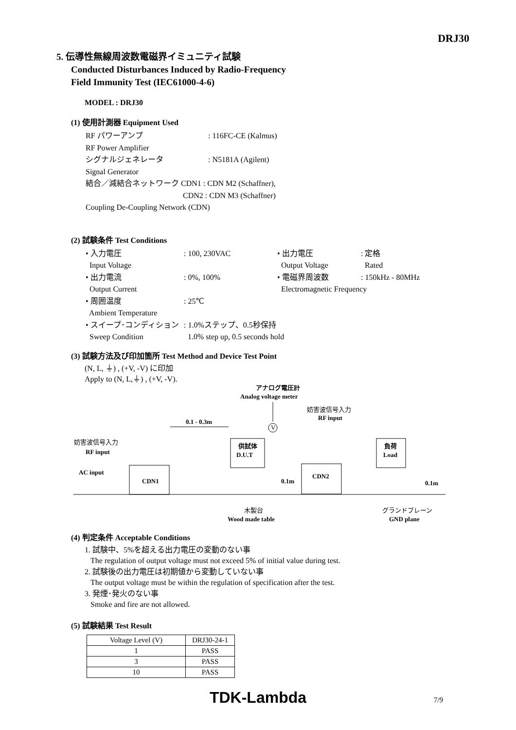DRJ30
5. 伝導性無線周波数電磁界イミュニティ試験
Conducted Disturbances Induced by Radio-Frequency
Field Immunity Test (IEC61000-4-6)
MODEL : DRJ30
(1) 使用計測器 Equipment Used
| RF パワーアンプ | : 116FC-CE (Kalmus) |
| RF Power Amplifier | |
| シグナルジェネレータ | : N5181A (Agilent) |
| Signal Generator | |
| 結合／減結合ネットワーク CDN1 : CDN M2 (Schaffner), | |
| | CDN2 : CDN M3 (Schaffner) |
| Coupling De-Coupling Network (CDN) | |
(2) 試験条件 Test Conditions
| • 入力電圧 | : 100, 230VAC | • 出力電圧 | : 定格 |
| Input Voltage | | Output Voltage | Rated |
| • 出力電流 | : 0%, 100% | • 電磁界周波数 | : 150kHz - 80MHz |
| Output Current | | Electromagnetic Frequency | |
| • 周囲温度 | : 25℃ | | |
| Ambient Temperature | | | |
| • スイープ･コンディション | : 1.0%ステップ、0.5秒保持 | | |
| Sweep Condition | 1.0% step up, 0.5 seconds hold | | |
(3) 試験方法及び印加箇所 Test Method and Device Test Point
(N, L, ⏚) , (+V, -V) に印加
Apply to (N, L,⏚) , (+V, -V).
アナログ電圧計
Analog voltage meter
V
妨害波信号入力
RF input
0.1 - 0.3m
妨害波信号入力
RF input
AC input
CDN1
供試体
D.U.T
CDN2
負荷
Load
0.1m
0.1m
木製台
Wood made table
グランドプレーン
GND plane
(4) 判定条件 Acceptable Conditions
1. 試験中、5%を超える出力電圧の変動のない事
The regulation of output voltage must not exceed 5% of initial value during test.
2. 試験後の出力電圧は初期値から変動していない事
The output voltage must be within the regulation of specification after the test.
3. 発煙･発火のない事
Smoke and fire are not allowed.
(5) 試験結果 Test Result
| Voltage Level (V) | DRJ30-24-1 |
| 1 | PASS |
| 3 | PASS |
| 10 | PASS |
TDK-Lambda 7/9